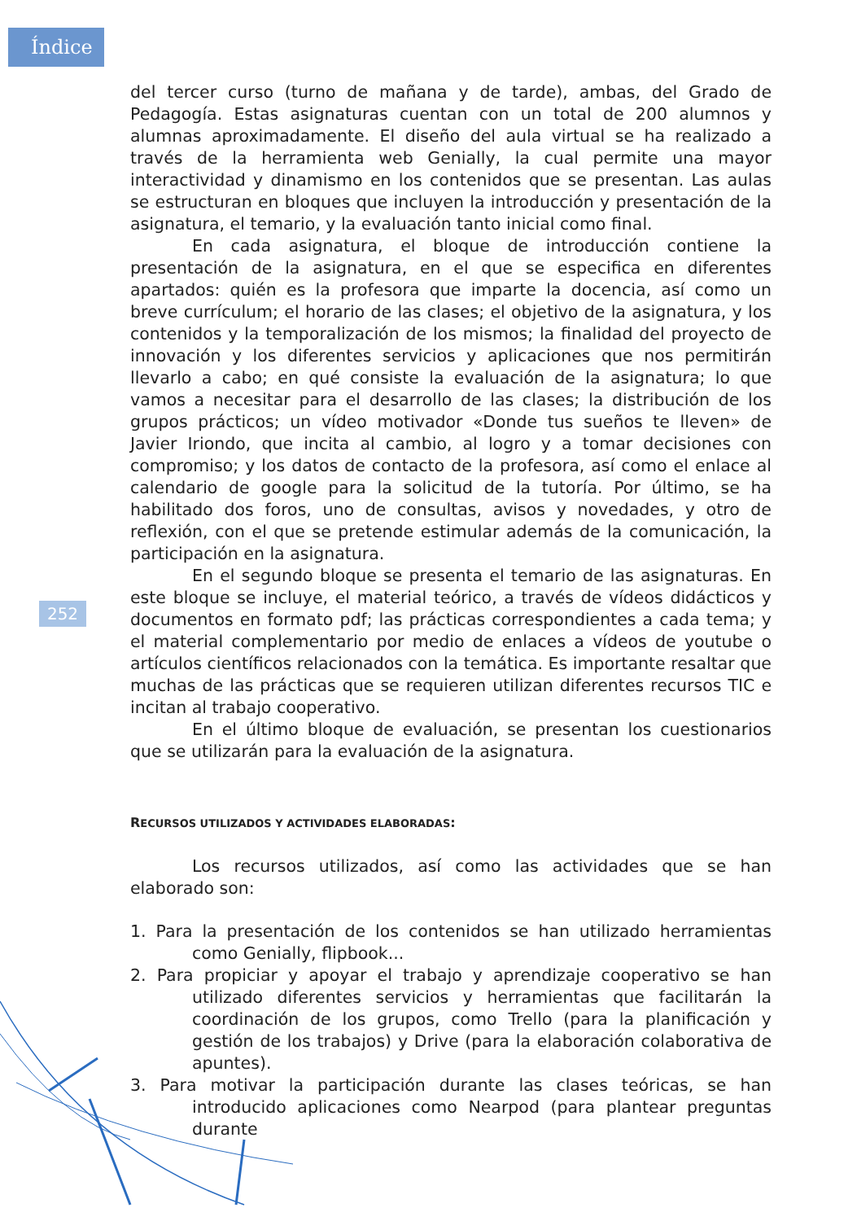Índice
252
del tercer curso (turno de mañana y de tarde), ambas, del Grado de Pedagogía. Estas asignaturas cuentan con un total de 200 alumnos y alumnas aproximadamente. El diseño del aula virtual se ha realizado a través de la herramienta web Genially, la cual permite una mayor interactividad y dinamismo en los contenidos que se presentan. Las aulas se estructuran en bloques que incluyen la introducción y presentación de la asignatura, el temario, y la evaluación tanto inicial como final.
En cada asignatura, el bloque de introducción contiene la presentación de la asignatura, en el que se especifica en diferentes apartados: quién es la profesora que imparte la docencia, así como un breve currículum; el horario de las clases; el objetivo de la asignatura, y los contenidos y la temporalización de los mismos; la finalidad del proyecto de innovación y los diferentes servicios y aplicaciones que nos permitirán llevarlo a cabo; en qué consiste la evaluación de la asignatura; lo que vamos a necesitar para el desarrollo de las clases; la distribución de los grupos prácticos; un vídeo motivador «Donde tus sueños te lleven» de Javier Iriondo, que incita al cambio, al logro y a tomar decisiones con compromiso; y los datos de contacto de la profesora, así como el enlace al calendario de google para la solicitud de la tutoría. Por último, se ha habilitado dos foros, uno de consultas, avisos y novedades, y otro de reflexión, con el que se pretende estimular además de la comunicación, la participación en la asignatura.
En el segundo bloque se presenta el temario de las asignaturas. En este bloque se incluye, el material teórico, a través de vídeos didácticos y documentos en formato pdf; las prácticas correspondientes a cada tema; y el material complementario por medio de enlaces a vídeos de youtube o artículos científicos relacionados con la temática. Es importante resaltar que muchas de las prácticas que se requieren utilizan diferentes recursos TIC e incitan al trabajo cooperativo.
En el último bloque de evaluación, se presentan los cuestionarios que se utilizarán para la evaluación de la asignatura.
RECURSOS UTILIZADOS Y ACTIVIDADES ELABORADAS:
Los recursos utilizados, así como las actividades que se han elaborado son:
1. Para la presentación de los contenidos se han utilizado herramientas como Genially, flipbook...
2. Para propiciar y apoyar el trabajo y aprendizaje cooperativo se han utilizado diferentes servicios y herramientas que facilitarán la coordinación de los grupos, como Trello (para la planificación y gestión de los trabajos) y Drive (para la elaboración colaborativa de apuntes).
3. Para motivar la participación durante las clases teóricas, se han introducido aplicaciones como Nearpod (para plantear preguntas durante